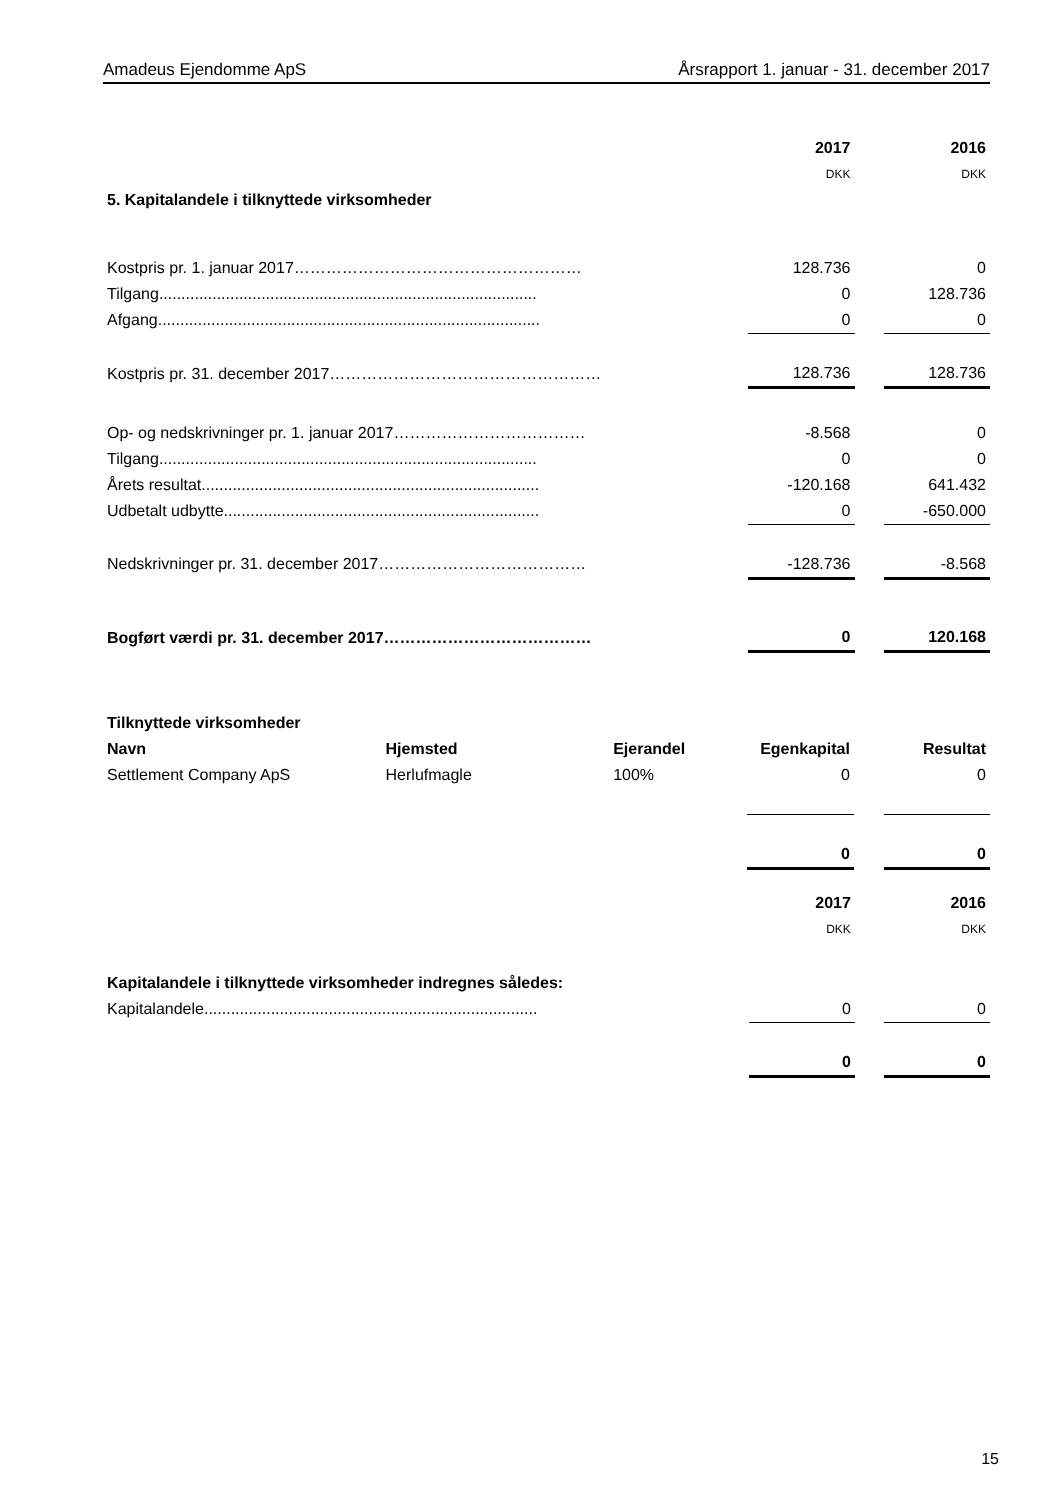Amadeus Ejendomme ApS Årsrapport 1. januar - 31. december 2017
| | 2017 | | 2016 |
| | DKK | | DKK |
| 5. Kapitalandele i tilknyttede virksomheder | | | |
| Kostpris pr. 1. januar 2017……………………………………………… | 128.736 | | 0 |
| Tilgang..................................................................................... | 0 | | 128.736 |
| Afgang...................................................................................... | 0 | | 0 |
| Kostpris pr. 31. december 2017…………………………………………… | 128.736 | | 128.736 |
| Op- og nedskrivninger pr. 1. januar 2017……………………………… | -8.568 | | 0 |
| Tilgang..................................................................................... | 0 | | 0 |
| Årets resultat............................................................................ | -120.168 | | 641.432 |
| Udbetalt udbytte....................................................................... | 0 | | -650.000 |
| Nedskrivninger pr. 31. december 2017………………………………… | -128.736 | | -8.568 |
| Bogført værdi pr. 31. december 2017………………………………… | 0 | | 120.168 |
| Tilknyttede virksomheder | | | | | |
| Navn | Hjemsted | Ejerandel | Egenkapital | | Resultat |
| Settlement Company ApS | Herlufmagle | 100% | 0 | | 0 |
| | | | 0 | | 0 |
| | 2017 | | 2016 |
| | DKK | | DKK |
| Kapitalandele i tilknyttede virksomheder indregnes således: | | | |
| Kapitalandele........................................................................... | 0 | | 0 |
| | 0 | | 0 |
15